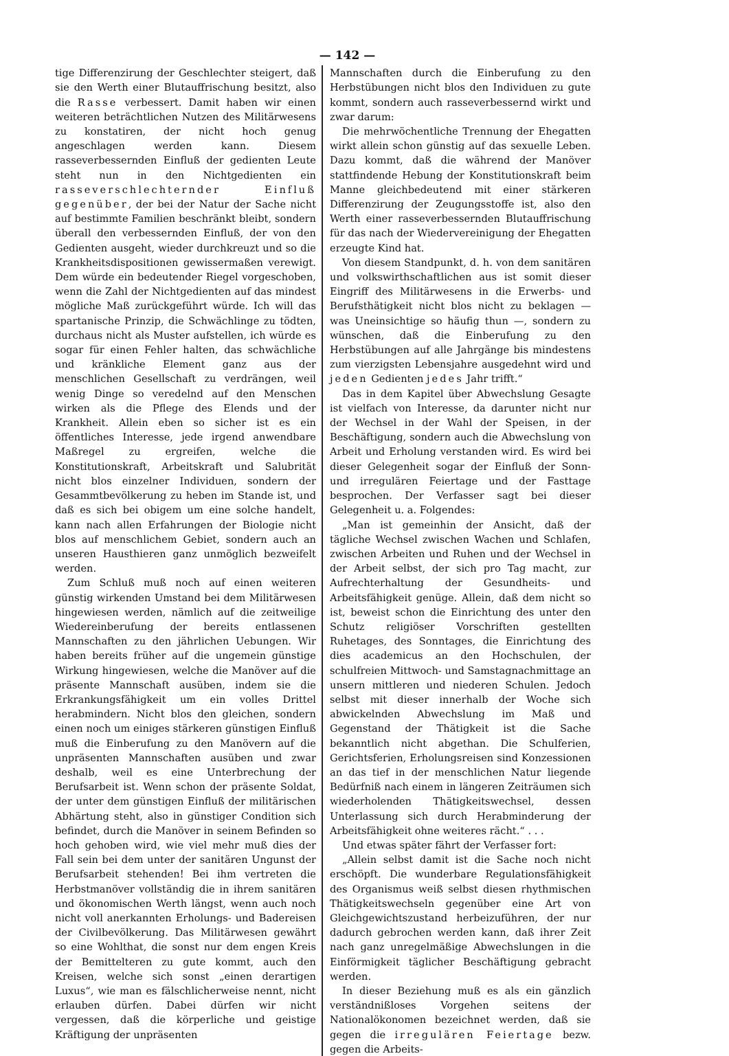— 142 —
tige Differenzirung der Geschlechter steigert, daß sie den Werth einer Blutauffrischung besitzt, also die Rasse verbessert. Damit haben wir einen weiteren beträchtlichen Nutzen des Militärwesens zu konstatiren, der nicht hoch genug angeschlagen werden kann. Diesem rasseverbessernden Einfluß der gedienten Leute steht nun in den Nichtgedienten ein rasseverschlechternder Einfluß gegenüber, der bei der Natur der Sache nicht auf bestimmte Familien beschränkt bleibt, sondern überall den verbessernden Einfluß, der von den Gedienten ausgeht, wieder durchkreuzt und so die Krankheitsdispositionen gewissermaßen verewigt. Dem würde ein bedeutender Riegel vorgeschoben, wenn die Zahl der Nichtgedienten auf das mindest mögliche Maß zurückgeführt würde. Ich will das spartanische Prinzip, die Schwächlinge zu tödten, durchaus nicht als Muster aufstellen, ich würde es sogar für einen Fehler halten, das schwächliche und kränkliche Element ganz aus der menschlichen Gesellschaft zu verdrängen, weil wenig Dinge so veredelnd auf den Menschen wirken als die Pflege des Elends und der Krankheit. Allein eben so sicher ist es ein öffentliches Interesse, jede irgend anwendbare Maßregel zu ergreifen, welche die Konstitutionskraft, Arbeitskraft und Salubrität nicht blos einzelner Individuen, sondern der Gesammtbevölkerung zu heben im Stande ist, und daß es sich bei obigem um eine solche handelt, kann nach allen Erfahrungen der Biologie nicht blos auf menschlichem Gebiet, sondern auch an unseren Hausthieren ganz unmöglich bezweifelt werden.
Zum Schluß muß noch auf einen weiteren günstig wirkenden Umstand bei dem Militärwesen hingewiesen werden, nämlich auf die zeitweilige Wiedereinberufung der bereits entlassenen Mannschaften zu den jährlichen Uebungen. Wir haben bereits früher auf die ungemein günstige Wirkung hingewiesen, welche die Manöver auf die präsente Mannschaft ausüben, indem sie die Erkrankungsfähigkeit um ein volles Drittel herabmindern. Nicht blos den gleichen, sondern einen noch um einiges stärkeren günstigen Einfluß muß die Einberufung zu den Manövern auf die unpräsenten Mannschaften ausüben und zwar deshalb, weil es eine Unterbrechung der Berufsarbeit ist. Wenn schon der präsente Soldat, der unter dem günstigen Einfluß der militärischen Abhärtung steht, also in günstiger Condition sich befindet, durch die Manöver in seinem Befinden so hoch gehoben wird, wie viel mehr muß dies der Fall sein bei dem unter der sanitären Ungunst der Berufsarbeit stehenden! Bei ihm vertreten die Herbstmanöver vollständig die in ihrem sanitären und ökonomischen Werth längst, wenn auch noch nicht voll anerkannten Erholungs- und Badereisen der Civilbevölkerung. Das Militärwesen gewährt so eine Wohlthat, die sonst nur dem engen Kreis der Bemittelteren zu gute kommt, auch den Kreisen, welche sich sonst „einen derartigen Luxus“, wie man es fälschlicherweise nennt, nicht erlauben dürfen. Dabei dürfen wir nicht vergessen, daß die körperliche und geistige Kräftigung der unpräsenten
Mannschaften durch die Einberufung zu den Herbstübungen nicht blos den Individuen zu gute kommt, sondern auch rasseverbessernd wirkt und zwar darum:
Die mehrwöchentliche Trennung der Ehegatten wirkt allein schon günstig auf das sexuelle Leben. Dazu kommt, daß die während der Manöver stattfindende Hebung der Konstitutionskraft beim Manne gleichbedeutend mit einer stärkeren Differenzirung der Zeugungsstoffe ist, also den Werth einer rasseverbessernden Blutauffrischung für das nach der Wiedervereinigung der Ehegatten erzeugte Kind hat.
Von diesem Standpunkt, d. h. von dem sanitären und volkswirthschaftlichen aus ist somit dieser Eingriff des Militärwesens in die Erwerbs- und Berufsthätigkeit nicht blos nicht zu beklagen — was Uneinsichtige so häufig thun —, sondern zu wünschen, daß die Einberufung zu den Herbstübungen auf alle Jahrgänge bis mindestens zum vierzigsten Lebensjahre ausgedehnt wird und jeden Gedienten jedes Jahr trifft.“
Das in dem Kapitel über Abwechslung Gesagte ist vielfach von Interesse, da darunter nicht nur der Wechsel in der Wahl der Speisen, in der Beschäftigung, sondern auch die Abwechslung von Arbeit und Erholung verstanden wird. Es wird bei dieser Gelegenheit sogar der Einfluß der Sonn- und irregulären Feiertage und der Fasttage besprochen. Der Verfasser sagt bei dieser Gelegenheit u. a. Folgendes:
„Man ist gemeinhin der Ansicht, daß der tägliche Wechsel zwischen Wachen und Schlafen, zwischen Arbeiten und Ruhen und der Wechsel in der Arbeit selbst, der sich pro Tag macht, zur Aufrechterhaltung der Gesundheits- und Arbeitsfähigkeit genüge. Allein, daß dem nicht so ist, beweist schon die Einrichtung des unter den Schutz religiöser Vorschriften gestellten Ruhetages, des Sonntages, die Einrichtung des dies academicus an den Hochschulen, der schulfreien Mittwoch- und Samstagnachmittage an unsern mittleren und niederen Schulen. Jedoch selbst mit dieser innerhalb der Woche sich abwickelnden Abwechslung im Maß und Gegenstand der Thätigkeit ist die Sache bekanntlich nicht abgethan. Die Schulferien, Gerichtsferien, Erholungsreisen sind Konzessionen an das tief in der menschlichen Natur liegende Bedürfniß nach einem in längeren Zeiträumen sich wiederholenden Thätigkeitswechsel, dessen Unterlassung sich durch Herabminderung der Arbeitsfähigkeit ohne weiteres rächt.“ . . .
Und etwas später fährt der Verfasser fort:
„Allein selbst damit ist die Sache noch nicht erschöpft. Die wunderbare Regulationsfähigkeit des Organismus weiß selbst diesen rhythmischen Thätigkeitswechseln gegenüber eine Art von Gleichgewichtszustand herbeizuführen, der nur dadurch gebrochen werden kann, daß ihrer Zeit nach ganz unregelmäßige Abwechslungen in die Einförmigkeit täglicher Beschäftigung gebracht werden.
In dieser Beziehung muß es als ein gänzlich verständnißloses Vorgehen seitens der Nationalökonomen bezeichnet werden, daß sie gegen die irregulären Feiertage bezw. gegen die Arbeits-